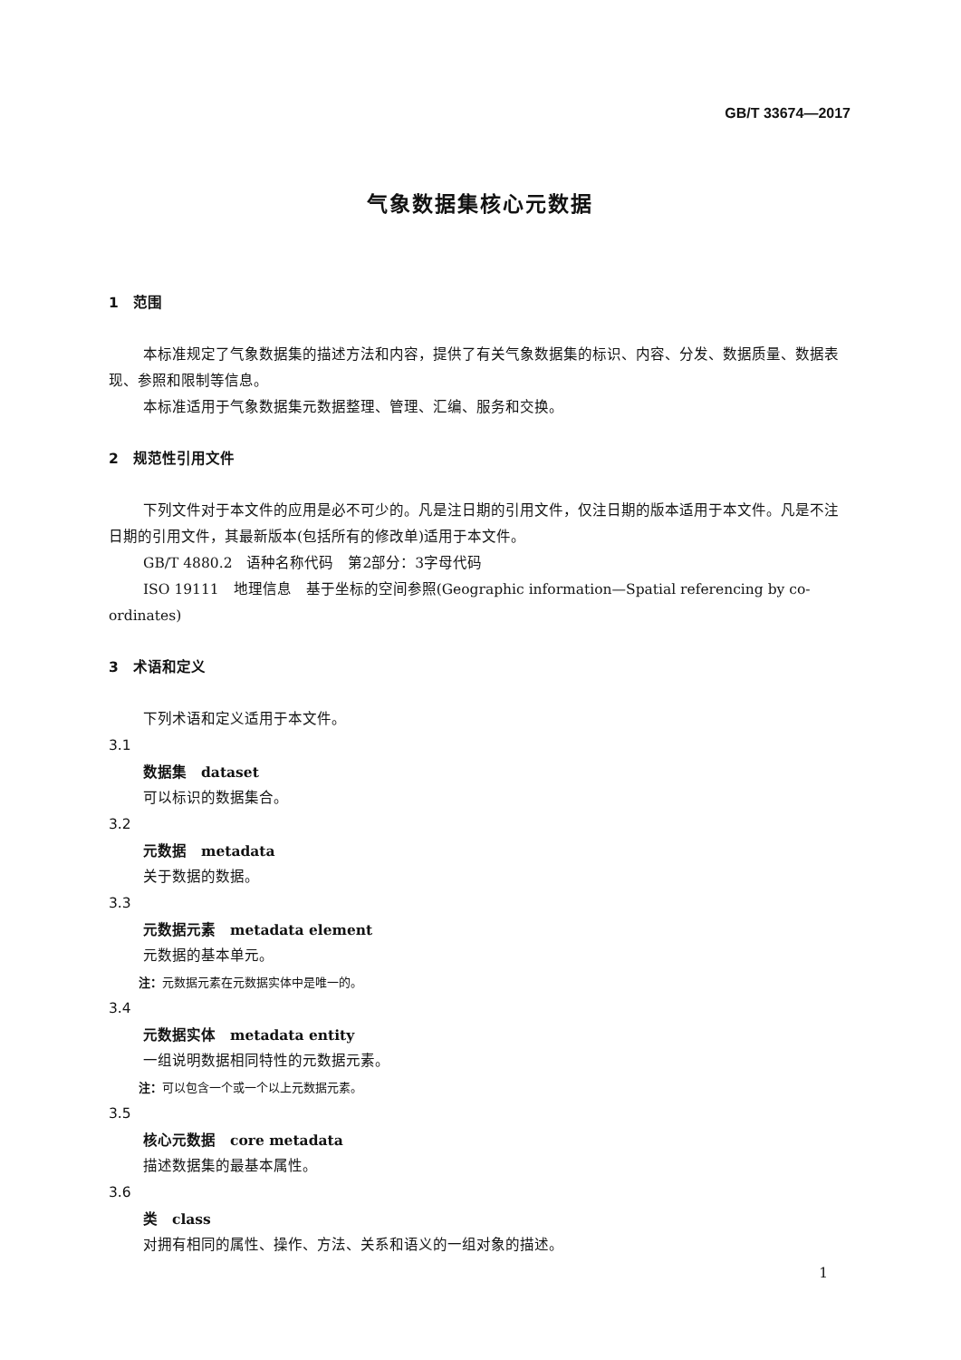GB/T 33674—2017
气象数据集核心元数据
1　范围
本标准规定了气象数据集的描述方法和内容，提供了有关气象数据集的标识、内容、分发、数据质量、数据表现、参照和限制等信息。
本标准适用于气象数据集元数据整理、管理、汇编、服务和交换。
2　规范性引用文件
下列文件对于本文件的应用是必不可少的。凡是注日期的引用文件，仅注日期的版本适用于本文件。凡是不注日期的引用文件，其最新版本(包括所有的修改单)适用于本文件。
GB/T 4880.2　语种名称代码　第2部分：3字母代码
ISO 19111　地理信息　基于坐标的空间参照(Geographic information—Spatial referencing by co-ordinates)
3　术语和定义
下列术语和定义适用于本文件。
3.1
数据集　dataset
可以标识的数据集合。
3.2
元数据　metadata
关于数据的数据。
3.3
元数据元素　metadata element
元数据的基本单元。
注：元数据元素在元数据实体中是唯一的。
3.4
元数据实体　metadata entity
一组说明数据相同特性的元数据元素。
注：可以包含一个或一个以上元数据元素。
3.5
核心元数据　core metadata
描述数据集的最基本属性。
3.6
类　class
对拥有相同的属性、操作、方法、关系和语义的一组对象的描述。
1